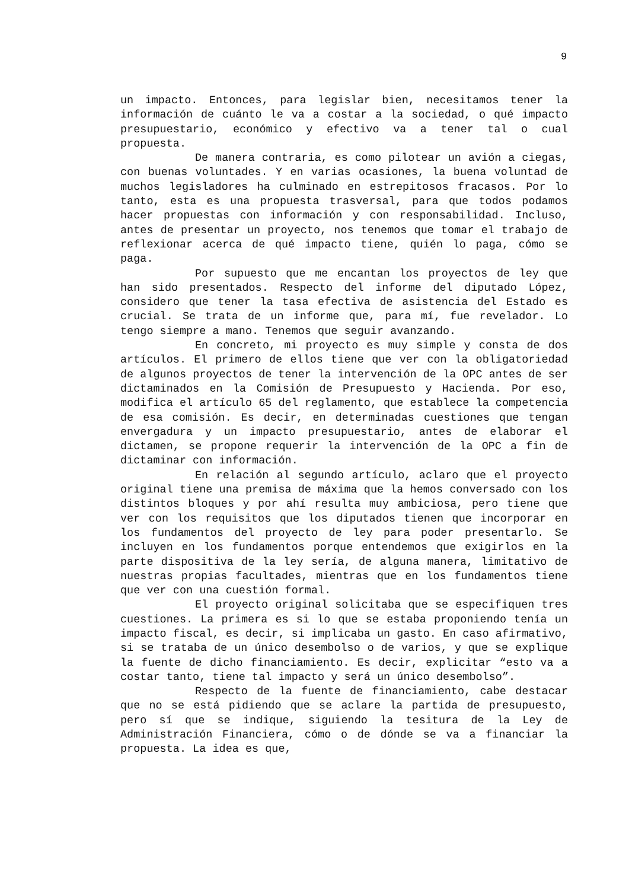9
un impacto. Entonces, para legislar bien, necesitamos tener la información de cuánto le va a costar a la sociedad, o qué impacto presupuestario, económico y efectivo va a tener tal o cual propuesta.
De manera contraria, es como pilotear un avión a ciegas, con buenas voluntades. Y en varias ocasiones, la buena voluntad de muchos legisladores ha culminado en estrepitosos fracasos. Por lo tanto, esta es una propuesta trasversal, para que todos podamos hacer propuestas con información y con responsabilidad. Incluso, antes de presentar un proyecto, nos tenemos que tomar el trabajo de reflexionar acerca de qué impacto tiene, quién lo paga, cómo se paga.
Por supuesto que me encantan los proyectos de ley que han sido presentados. Respecto del informe del diputado López, considero que tener la tasa efectiva de asistencia del Estado es crucial. Se trata de un informe que, para mí, fue revelador. Lo tengo siempre a mano. Tenemos que seguir avanzando.
En concreto, mi proyecto es muy simple y consta de dos artículos. El primero de ellos tiene que ver con la obligatoriedad de algunos proyectos de tener la intervención de la OPC antes de ser dictaminados en la Comisión de Presupuesto y Hacienda. Por eso, modifica el artículo 65 del reglamento, que establece la competencia de esa comisión. Es decir, en determinadas cuestiones que tengan envergadura y un impacto presupuestario, antes de elaborar el dictamen, se propone requerir la intervención de la OPC a fin de dictaminar con información.
En relación al segundo artículo, aclaro que el proyecto original tiene una premisa de máxima que la hemos conversado con los distintos bloques y por ahí resulta muy ambiciosa, pero tiene que ver con los requisitos que los diputados tienen que incorporar en los fundamentos del proyecto de ley para poder presentarlo. Se incluyen en los fundamentos porque entendemos que exigirlos en la parte dispositiva de la ley sería, de alguna manera, limitativo de nuestras propias facultades, mientras que en los fundamentos tiene que ver con una cuestión formal.
El proyecto original solicitaba que se especifiquen tres cuestiones. La primera es si lo que se estaba proponiendo tenía un impacto fiscal, es decir, si implicaba un gasto. En caso afirmativo, si se trataba de un único desembolso o de varios, y que se explique la fuente de dicho financiamiento. Es decir, explicitar “esto va a costar tanto, tiene tal impacto y será un único desembolso”.
Respecto de la fuente de financiamiento, cabe destacar que no se está pidiendo que se aclare la partida de presupuesto, pero sí que se indique, siguiendo la tesitura de la Ley de Administración Financiera, cómo o de dónde se va a financiar la propuesta. La idea es que,